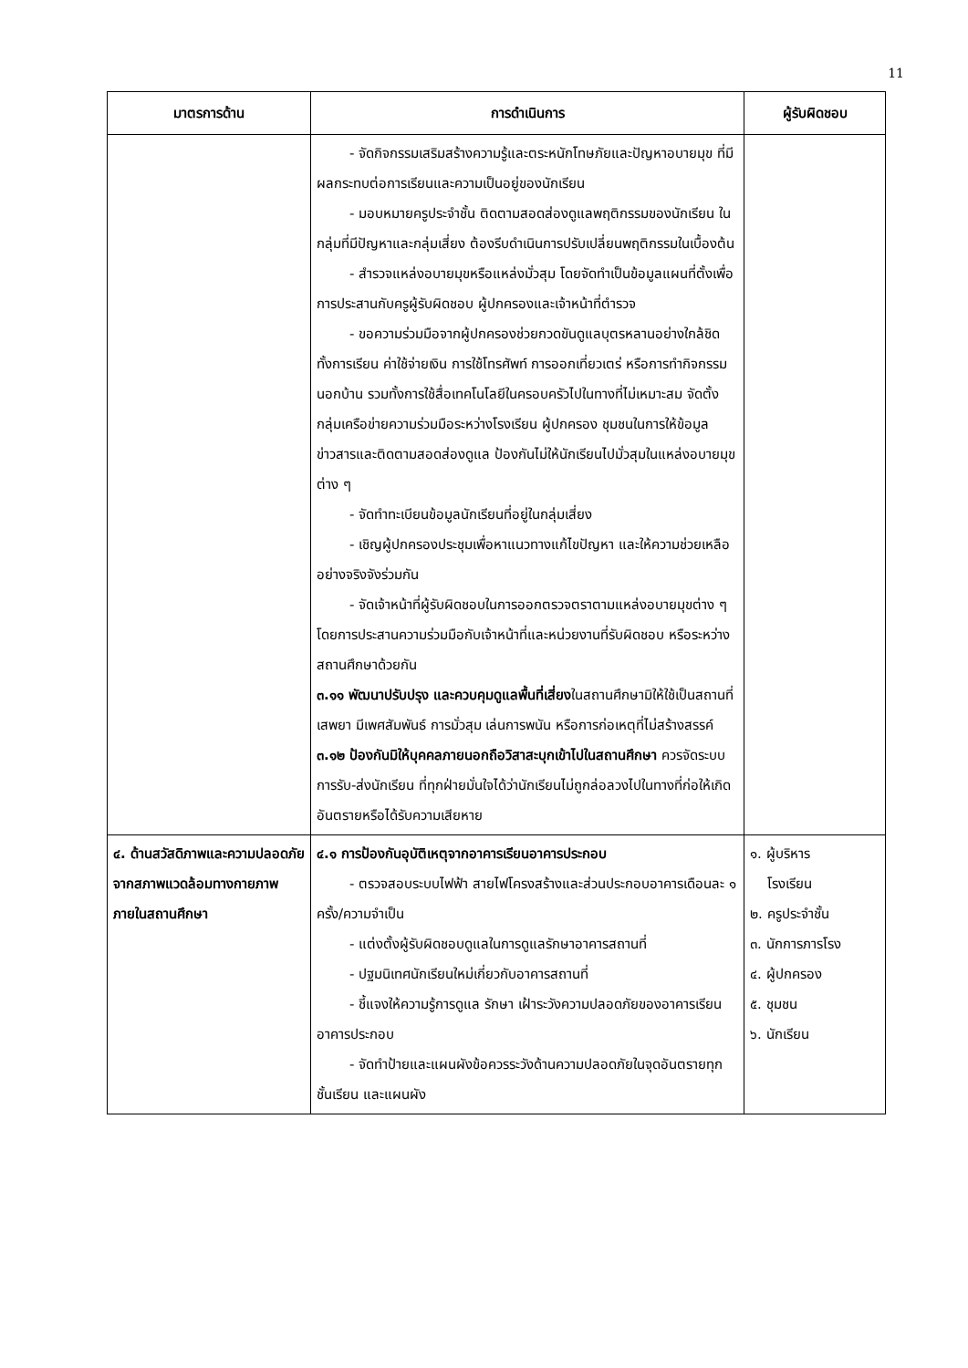11
| มาตรการด้าน | การดำเนินการ | ผู้รับผิดชอบ |
| --- | --- | --- |
| | - จัดกิจกรรมเสริมสร้างความรู้และตระหนักโทษภัยและปัญหาอบายมุข ที่มีผลกระทบต่อการเรียนและความเป็นอยู่ของนักเรียน - มอบหมายครูประจำชั้น ติดตามสอดส่องดูแลพฤติกรรมของนักเรียน ในกลุ่มที่มีปัญหาและกลุ่มเสี่ยง ต้องรีบดำเนินการปรับเปลี่ยนพฤติกรรมในเบื้องต้น - สำรวจแหล่งอบายมุขหรือแหล่งมั่วสุม โดยจัดทำเป็นข้อมูลแผนที่ตั้งเพื่อการประสานกับครูผู้รับผิดชอบ ผู้ปกครองและเจ้าหน้าที่ตำรวจ - ขอความร่วมมือจากผู้ปกครองช่วยกวดขันดูแลบุตรหลานอย่างใกล้ชิด ทั้งการเรียน ค่าใช้จ่ายเงิน การใช้โทรศัพท์ การออกเที่ยวเตร่ หรือการทำกิจกรรมนอกบ้าน รวมทั้งการใช้สื่อเทคโนโลยีในครอบครัวไปในทางที่ไม่เหมาะสม จัดตั้งกลุ่มเครือข่ายความร่วมมือระหว่างโรงเรียน ผู้ปกครอง ชุมชนในการให้ข้อมูลข่าวสารและติดตามสอดส่องดูแล ป้องกันไม่ให้นักเรียนไปมั่วสุมในแหล่งอบายมุขต่าง ๆ - จัดทำทะเบียนข้อมูลนักเรียนที่อยู่ในกลุ่มเสี่ยง - เชิญผู้ปกครองประชุมเพื่อหาแนวทางแก้ไขปัญหา และให้ความช่วยเหลืออย่างจริงจังร่วมกัน - จัดเจ้าหน้าที่ผู้รับผิดชอบในการออกตรวจตราตามแหล่งอบายมุขต่าง ๆ โดยการประสานความร่วมมือกับเจ้าหน้าที่และหน่วยงานที่รับผิดชอบ หรือระหว่างสถานศึกษาด้วยกัน ๓.๑๑ พัฒนาปรับปรุง และควบคุมดูแลพื้นที่เสี่ยง ในสถานศึกษามิให้ใช้เป็นสถานที่เสพยา มีเพศสัมพันธ์ การมั่วสุม เล่นการพนัน หรือการก่อเหตุที่ไม่สร้างสรรค์ ๓.๑๒ ป้องกันมิให้บุคคลภายนอกถือวิสาสะบุกเข้าไปในสถานศึกษา ควรจัดระบบการรับ-ส่งนักเรียน ที่ทุกฝ่ายมั่นใจได้ว่านักเรียนไม่ถูกล่อลวงไปในทางที่ก่อให้เกิดอันตรายหรือได้รับความเสียหาย | |
| ๔. ด้านสวัสดิภาพและความปลอดภัยจากสภาพแวดล้อมทางกายภาพภายในสถานศึกษา | ๔.๑ การป้องกันอุบัติเหตุจากอาคารเรียนอาคารประกอบ - ตรวจสอบระบบไฟฟ้า สายไฟโครงสร้างและส่วนประกอบอาคารเดือนละ ๑ ครั้ง/ความจำเป็น - แต่งตั้งผู้รับผิดชอบดูแลในการดูแลรักษาอาคารสถานที่ - ปฐมนิเทศนักเรียนใหม่เกี่ยวกับอาคารสถานที่ - ชี้แจงให้ความรู้การดูแล รักษา เฝ้าระวังความปลอดภัยของอาคารเรียน อาคารประกอบ - จัดทำป้ายและแผนผังข้อควรระวังด้านความปลอดภัยในจุดอันตรายทุกชั้นเรียน และแผนผัง | ๑. ผู้บริหาร โรงเรียน ๒. ครูประจำชั้น ๓. นักการภารโรง ๔. ผู้ปกครอง ๕. ชุมชน ๖. นักเรียน |